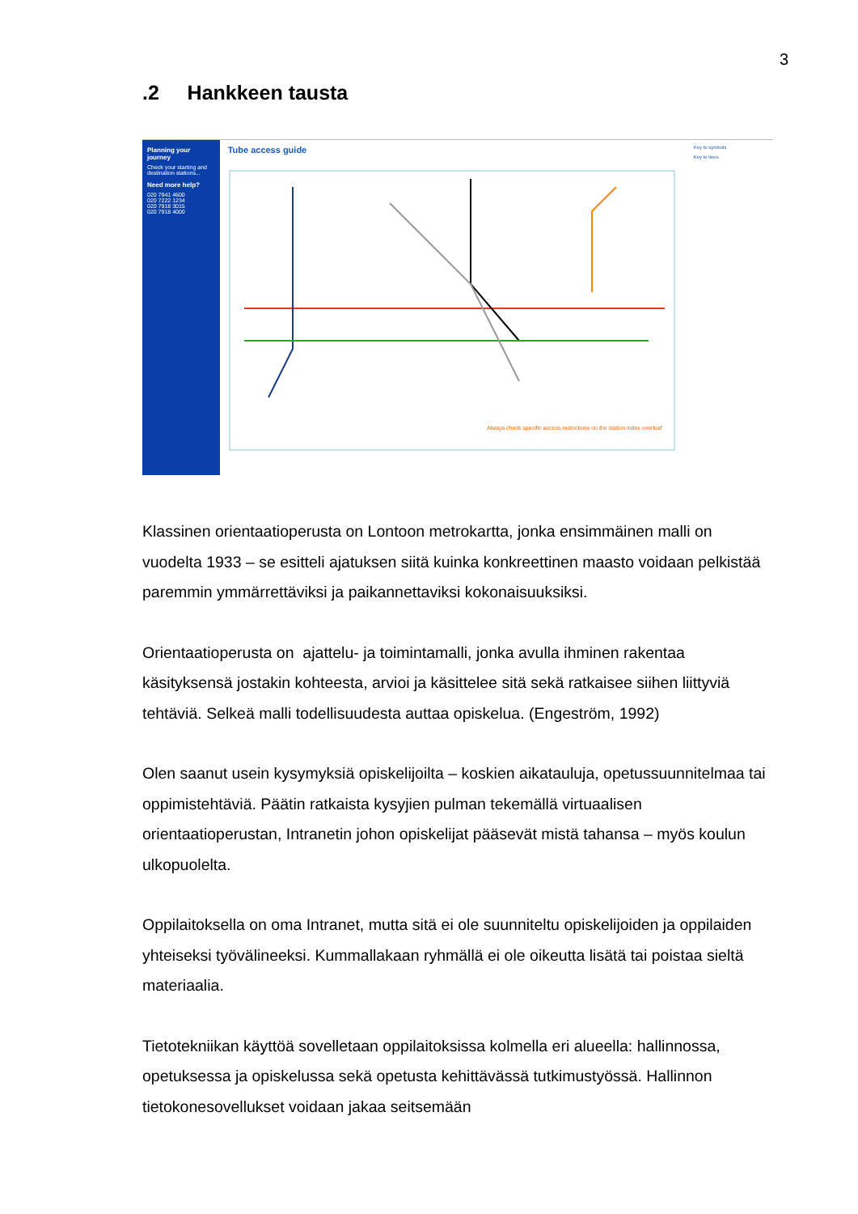3
.2 Hankkeen tausta
Planning your journey
Check your starting and destination stations...
Need more help?
020 7941 4600
020 7222 1234
020 7918 3015
020 7918 4000
Tube access guide
Always check specific access restrictions on the station index overleaf
Key to symbols
Key to lines
Klassinen orientaatioperusta on Lontoon metrokartta, jonka ensimmäinen malli on vuodelta 1933 – se esitteli ajatuksen siitä kuinka konkreettinen maasto voidaan pelkistää paremmin ymmärrettäviksi ja paikannettaviksi kokonaisuuksiksi.
Orientaatioperusta on ajattelu- ja toimintamalli, jonka avulla ihminen rakentaa käsityksensä jostakin kohteesta, arvioi ja käsittelee sitä sekä ratkaisee siihen liittyviä tehtäviä. Selkeä malli todellisuudesta auttaa opiskelua. (Engeström, 1992)
Olen saanut usein kysymyksiä opiskelijoilta – koskien aikatauluja, opetussuunnitelmaa tai oppimistehtäviä. Päätin ratkaista kysyjien pulman tekemällä virtuaalisen orientaatioperustan, Intranetin johon opiskelijat pääsevät mistä tahansa – myös koulun ulkopuolelta.
Oppilaitoksella on oma Intranet, mutta sitä ei ole suunniteltu opiskelijoiden ja oppilaiden yhteiseksi työvälineeksi. Kummallakaan ryhmällä ei ole oikeutta lisätä tai poistaa sieltä materiaalia.
Tietotekniikan käyttöä sovelletaan oppilaitoksissa kolmella eri alueella: hallinnossa, opetuksessa ja opiskelussa sekä opetusta kehittävässä tutkimustyössä. Hallinnon tietokonesovellukset voidaan jakaa seitsemään